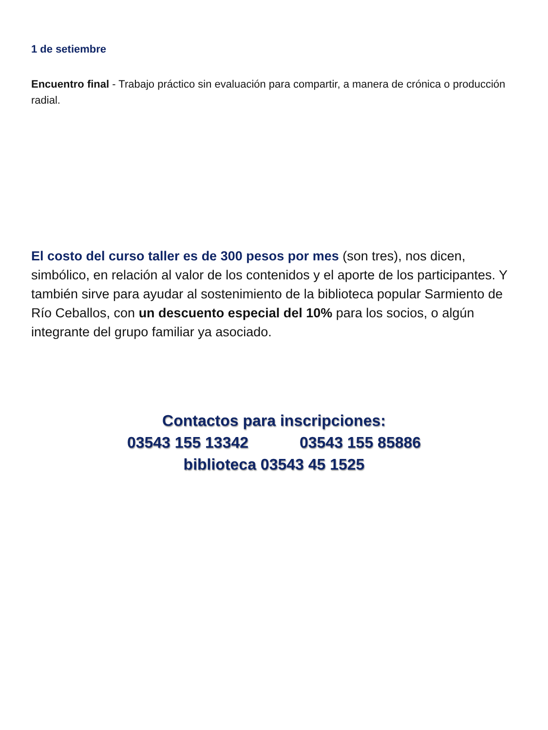1 de setiembre
Encuentro final - Trabajo práctico sin evaluación para compartir, a manera de crónica o producción radial.
El costo del curso taller es de 300 pesos por mes (son tres), nos dicen, simbólico, en relación al valor de los contenidos y el aporte de los participantes. Y también sirve para ayudar al sostenimiento de la biblioteca popular Sarmiento de Río Ceballos, con un descuento especial del 10% para los socios, o algún integrante del grupo familiar ya asociado.
Contactos para inscripciones:
03543 155 13342 03543 155 85886
biblioteca 03543 45 1525